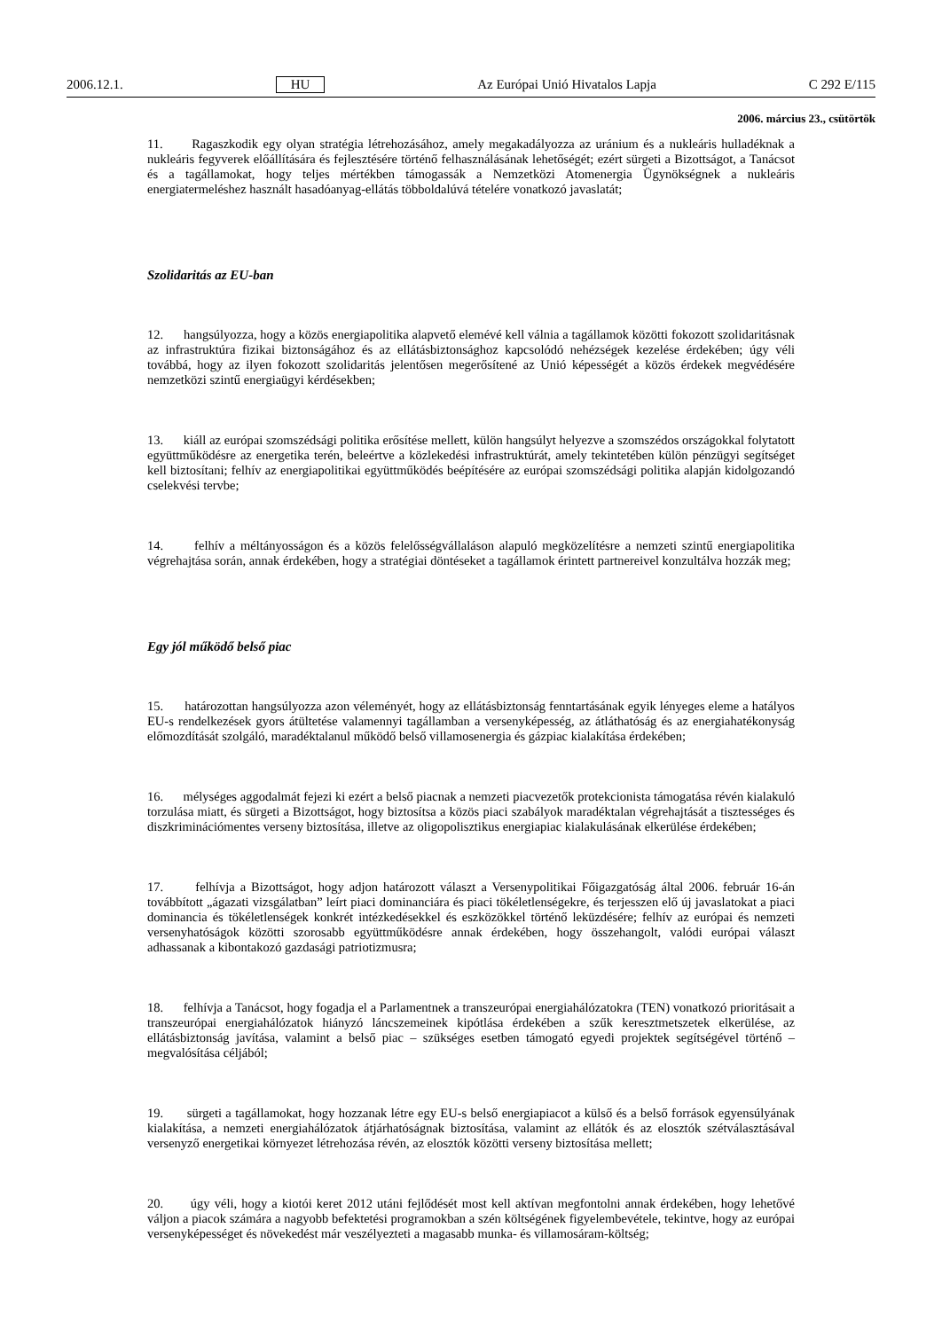2006.12.1. HU Az Európai Unió Hivatalos Lapja C 292 E/115
2006. március 23., csütörtök
11. Ragaszkodik egy olyan stratégia létrehozásához, amely megakadályozza az uránium és a nukleáris hulladéknak a nukleáris fegyverek előállítására és fejlesztésére történő felhasználásának lehetőségét; ezért sürgeti a Bizottságot, a Tanácsot és a tagállamokat, hogy teljes mértékben támogassák a Nemzetközi Atomenergia Ügynökségnek a nukleáris energiatermeléshez használt hasadóanyag-ellátás többoldalúvá tételére vonatkozó javaslatát;
Szolidaritás az EU-ban
12. hangsúlyozza, hogy a közös energiapolitika alapvető elemévé kell válnia a tagállamok közötti fokozott szolidaritásnak az infrastruktúra fizikai biztonságához és az ellátásbiztonsághoz kapcsolódó nehézségek kezelése érdekében; úgy véli továbbá, hogy az ilyen fokozott szolidaritás jelentősen megerősítené az Unió képességét a közös érdekek megvédésére nemzetközi szintű energiaügyi kérdésekben;
13. kiáll az európai szomszédsági politika erősítése mellett, külön hangsúlyt helyezve a szomszédos országokkal folytatott együttműködésre az energetika terén, beleértve a közlekedési infrastruktúrát, amely tekintetében külön pénzügyi segítséget kell biztosítani; felhív az energiapolitikai együttműködés beépítésére az európai szomszédsági politika alapján kidolgozandó cselekvési tervbe;
14. felhív a méltányosságon és a közös felelősségvállaláson alapuló megközelítésre a nemzeti szintű energiapolitika végrehajtása során, annak érdekében, hogy a stratégiai döntéseket a tagállamok érintett partnereivel konzultálva hozzák meg;
Egy jól működő belső piac
15. határozottan hangsúlyozza azon véleményét, hogy az ellátásbiztonság fenntartásának egyik lényeges eleme a hatályos EU-s rendelkezések gyors átültetése valamennyi tagállamban a versenyképesség, az átláthatóság és az energiahatékonyság előmozdítását szolgáló, maradéktalanul működő belső villamosenergia és gázpiac kialakítása érdekében;
16. mélységes aggodalmát fejezi ki ezért a belső piacnak a nemzeti piacvezetők protekcionista támogatása révén kialakuló torzulása miatt, és sürgeti a Bizottságot, hogy biztosítsa a közös piaci szabályok maradéktalan végrehajtását a tisztességes és diszkriminációmentes verseny biztosítása, illetve az oligopolisztikus energiapiac kialakulásának elkerülése érdekében;
17. felhívja a Bizottságot, hogy adjon határozott választ a Versenypolitikai Főigazgatóság által 2006. február 16-án továbbított „ágazati vizsgálatban” leírt piaci dominanciára és piaci tökéletlenségekre, és terjesszen elő új javaslatokat a piaci dominancia és tökéletlenségek konkrét intézkedésekkel és eszközökkel történő leküzdésére; felhív az európai és nemzeti versenyhatóságok közötti szorosabb együttműködésre annak érdekében, hogy összehangolt, valódi európai választ adhassanak a kibontakozó gazdasági patriotizmusra;
18. felhívja a Tanácsot, hogy fogadja el a Parlamentnek a transzeurópai energiahálózatokra (TEN) vonatkozó prioritásait a transzeurópai energiahálózatok hiányzó láncszemeinek kipótlása érdekében a szűk keresztmetszetek elkerülése, az ellátásbiztonság javítása, valamint a belső piac – szükséges esetben támogató egyedi projektek segítségével történő – megvalósítása céljából;
19. sürgeti a tagállamokat, hogy hozzanak létre egy EU-s belső energiapiacot a külső és a belső források egyensúlyának kialakítása, a nemzeti energiahálózatok átjárhatóságnak biztosítása, valamint az ellátók és az elosztók szétválasztásával versenyző energetikai környezet létrehozása révén, az elosztók közötti verseny biztosítása mellett;
20. úgy véli, hogy a kiotói keret 2012 utáni fejlődését most kell aktívan megfontolni annak érdekében, hogy lehetővé váljon a piacok számára a nagyobb befektetési programokban a szén költségének figyelembevétele, tekintve, hogy az európai versenyképességet és növekedést már veszélyezteti a magasabb munka- és villamosáram-költség;